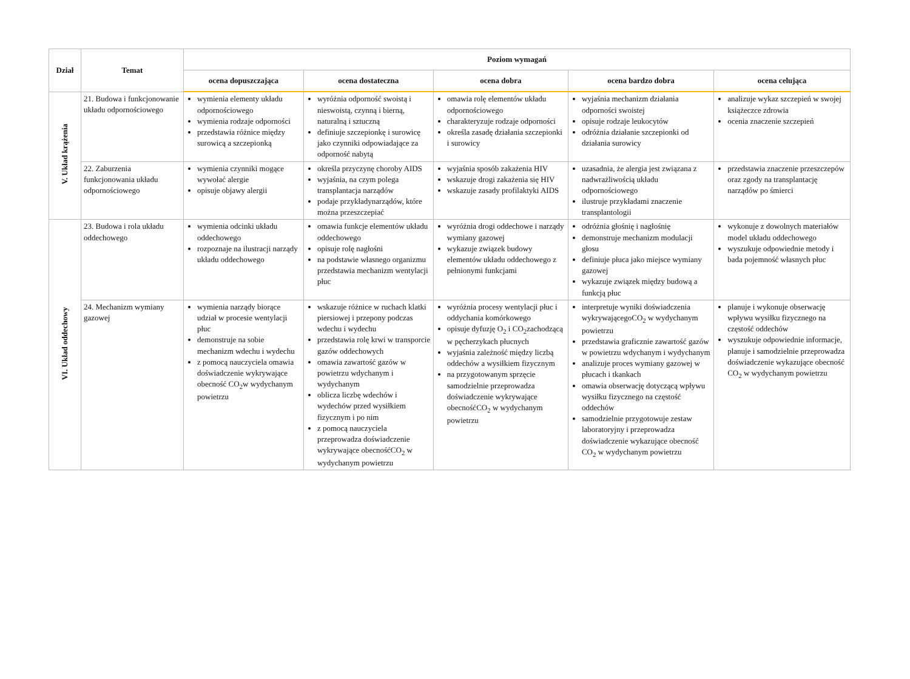| Dział | Temat | Poziom wymagań | | | | |
| --- | --- | --- | --- | --- | --- | --- |
| | | ocena dopuszczająca | ocena dostateczna | ocena dobra | ocena bardzo dobra | ocena celująca |
| V. Układ krążenia | 21. Budowa i funkcjonowanie układu odpornościowego | wymienia elementy układu odpornościowego wymienia rodzaje odporności przedstawia różnice między surowicą a szczepionką | wyróżnia odporność swoistą i nieswoistą, czynną i bierną, naturalną i sztuczną definiuje szczepionkę i surowicę jako czynniki odpowiadające za odporność nabytą | omawia rolę elementów układu odpornościowego charakteryzuje rodzaje odporności określa zasadę działania szczepionki i surowicy | wyjaśnia mechanizm działania odporności swoistej opisuje rodzaje leukocytów odróżnia działanie szczepionki od działania surowicy | analizuje wykaz szczepień w swojej książeczce zdrowia ocenia znaczenie szczepień |
| | 22. Zaburzenia funkcjonowania układu odpornościowego | wymienia czynniki mogące wywołać alergie opisuje objawy alergii | określa przyczynę choroby AIDS wyjaśnia, na czym polega transplantacja narządów podaje przykładynarządów, które można przeszczepiać | wyjaśnia sposób zakażenia HIV wskazuje drogi zakażenia się HIV wskazuje zasady profilaktyki AIDS | uzasadnia, że alergia jest związana z nadwrażliwością układu odpornościowego ilustruje przykładami znaczenie transplantologii | przedstawia znaczenie przeszczepów oraz zgody na transplantację narządów po śmierci |
| VI. Układ oddechowy | 23. Budowa i rola układu oddechowego | wymienia odcinki układu oddechowego rozpoznaje na ilustracji narządy układu oddechowego | omawia funkcje elementów układu oddechowego opisuje rolę nagłośni na podstawie własnego organizmu przedstawia mechanizm wentylacji płuc | wyróżnia drogi oddechowe i narządy wymiany gazowej wykazuje związek budowy elementów układu oddechowego z pełnionymi funkcjami | odróżnia głośnię i nagłośnię demonstruje mechanizm modulacji głosu definiuje płuca jako miejsce wymiany gazowej wykazuje związek między budową a funkcją płuc | wykonuje z dowolnych materiałów model układu oddechowego wyszukuje odpowiednie metody i bada pojemność własnych płuc |
| | 24. Mechanizm wymiany gazowej | wymienia narządy biorące udział w procesie wentylacji płuc demonstruje na sobie mechanizm wdechu i wydechu z pomocą nauczyciela omawia doświadczenie wykrywające obecność CO<sub>2</sub>w wydychanym powietrzu | wskazuje różnice w ruchach klatki piersiowej i przepony podczas wdechu i wydechu przedstawia rolę krwi w transporcie gazów oddechowych omawia zawartość gazów w powietrzu wdychanym i wydychanym oblicza liczbę wdechów i wydechów przed wysiłkiem fizycznym i po nim z pomocą nauczyciela przeprowadza doświadczenie wykrywające obecnośćCO<sub>2</sub> w wydychanym powietrzu | wyróżnia procesy wentylacji płuc i oddychania komórkowego opisuje dyfuzję O<sub>2</sub> i CO<sub>2</sub>zachodzącą w pęcherzykach płucnych wyjaśnia zależność między liczbą oddechów a wysiłkiem fizycznym na przygotowanym sprzęcie samodzielnie przeprowadza doświadczenie wykrywające obecnośćCO<sub>2</sub> w wydychanym powietrzu | interpretuje wyniki doświadczenia wykrywającegoCO<sub>2</sub> w wydychanym powietrzu przedstawia graficznie zawartość gazów w powietrzu wdychanym i wydychanym analizuje proces wymiany gazowej w płucach i tkankach omawia obserwację dotyczącą wpływu wysiłku fizycznego na częstość oddechów samodzielnie przygotowuje zestaw laboratoryjny i przeprowadza doświadczenie wykazujące obecność CO<sub>2</sub> w wydychanym powietrzu | planuje i wykonuje obserwację wpływu wysiłku fizycznego na częstość oddechów wyszukuje odpowiednie informacje, planuje i samodzielnie przeprowadza doświadczenie wykazujące obecność CO<sub>2</sub> w wydychanym powietrzu |